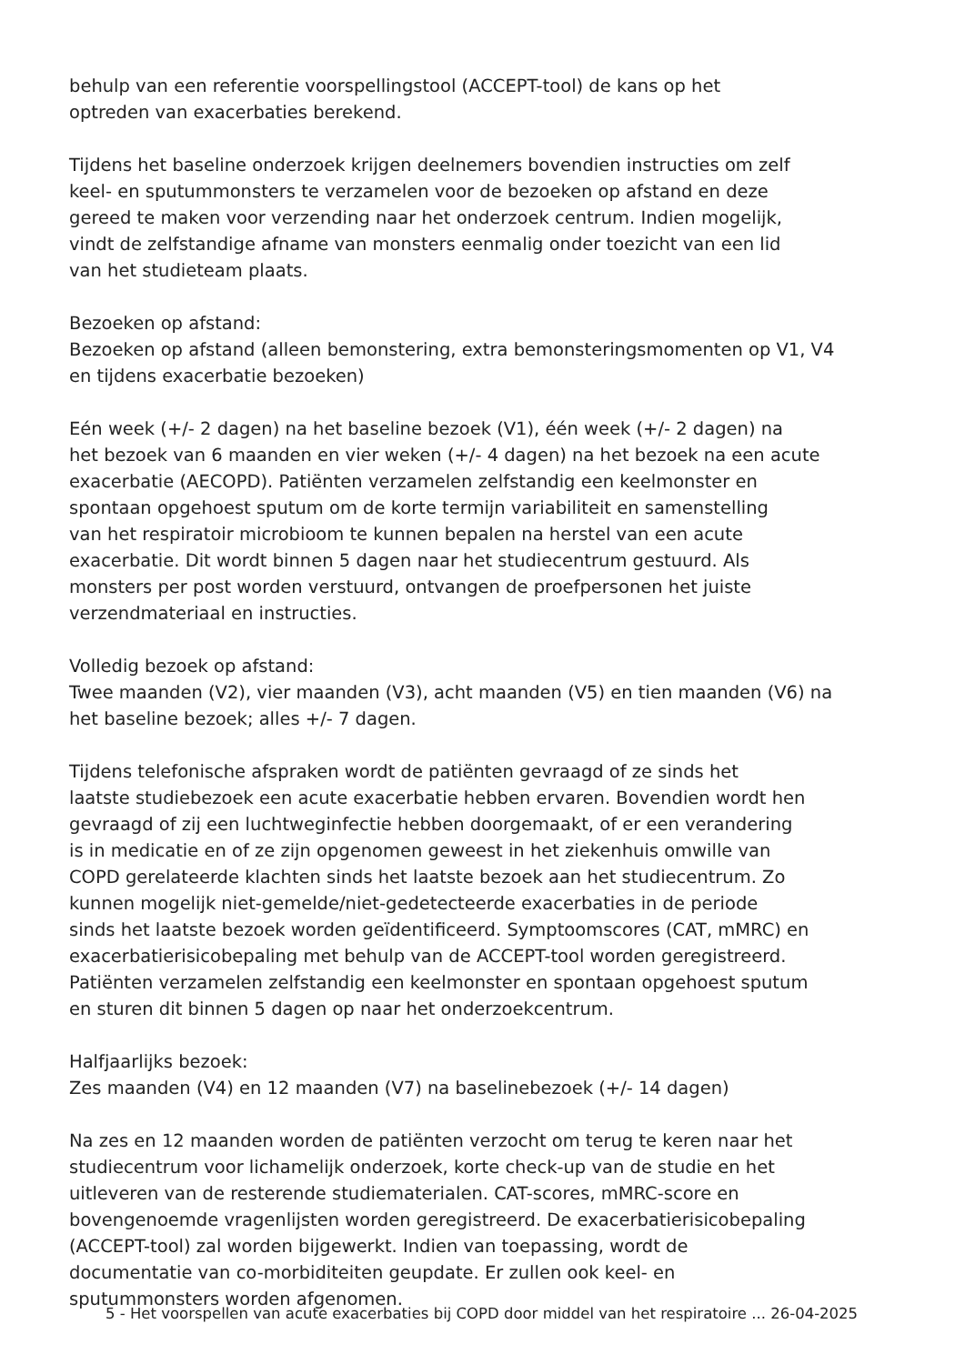behulp van een referentie voorspellingstool (ACCEPT-tool) de kans op het
optreden van exacerbaties berekend.
Tijdens het baseline onderzoek krijgen deelnemers bovendien instructies om zelf
keel- en sputummonsters te verzamelen voor de bezoeken op afstand en deze
gereed te maken voor verzending naar het onderzoek centrum. Indien mogelijk,
vindt de zelfstandige afname van monsters eenmalig onder toezicht van een lid
van het studieteam plaats.
Bezoeken op afstand:
Bezoeken op afstand (alleen bemonstering, extra bemonsteringsmomenten op V1, V4
en tijdens exacerbatie bezoeken)
Eén week (+/- 2 dagen) na het baseline bezoek (V1), één week (+/- 2 dagen) na
het bezoek van 6 maanden en vier weken (+/- 4 dagen) na het bezoek na een acute
exacerbatie (AECOPD). Patiënten verzamelen zelfstandig een keelmonster en
spontaan opgehoest sputum om de korte termijn variabiliteit en samenstelling
van het respiratoir microbioom te kunnen bepalen na herstel van een acute
exacerbatie. Dit wordt binnen 5 dagen naar het studiecentrum gestuurd. Als
monsters per post worden verstuurd, ontvangen de proefpersonen het juiste
verzendmateriaal en instructies.
Volledig bezoek op afstand:
Twee maanden (V2), vier maanden (V3), acht maanden (V5) en tien maanden (V6) na
het baseline bezoek; alles +/- 7 dagen.
Tijdens telefonische afspraken wordt de patiënten gevraagd of ze sinds het
laatste studiebezoek een acute exacerbatie hebben ervaren. Bovendien wordt hen
gevraagd of zij een luchtweginfectie hebben doorgemaakt, of er een verandering
is in medicatie en of ze zijn opgenomen geweest in het ziekenhuis omwille van
COPD gerelateerde klachten sinds het laatste bezoek aan het studiecentrum. Zo
kunnen mogelijk niet-gemelde/niet-gedetecteerde exacerbaties in de periode
sinds het laatste bezoek worden geïdentificeerd. Symptoomscores (CAT, mMRC) en
exacerbatierisicobepaling met behulp van de ACCEPT-tool worden geregistreerd.
Patiënten verzamelen zelfstandig een keelmonster en spontaan opgehoest sputum
en sturen dit binnen 5 dagen op naar het onderzoekcentrum.
Halfjaarlijks bezoek:
Zes maanden (V4) en 12 maanden (V7) na baselinebezoek (+/- 14 dagen)
Na zes en 12 maanden worden de patiënten verzocht om terug te keren naar het
studiecentrum voor lichamelijk onderzoek, korte check-up van de studie en het
uitleveren van de resterende studiematerialen. CAT-scores, mMRC-score en
bovengenoemde vragenlijsten worden geregistreerd. De exacerbatierisicobepaling
(ACCEPT-tool) zal worden bijgewerkt. Indien van toepassing, wordt de
documentatie van co-morbiditeiten geupdate. Er zullen ook keel- en
sputummonsters worden afgenomen.
5 - Het voorspellen van acute exacerbaties bij COPD door middel van het respiratoire ... 26-04-2025